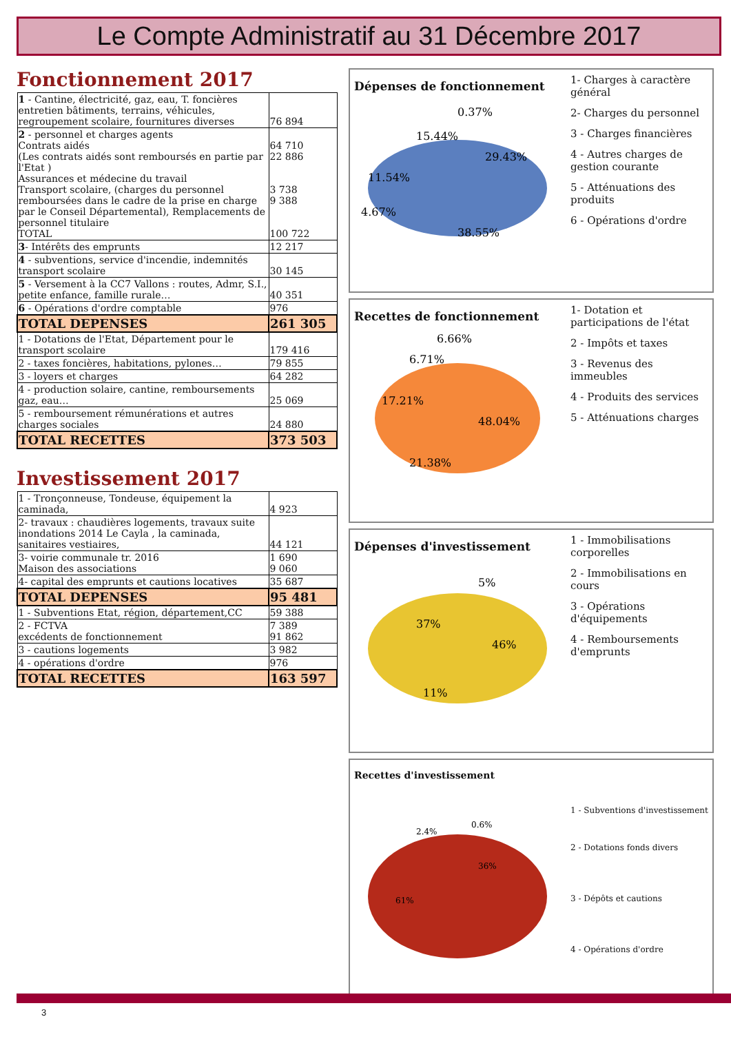Le Compte Administratif au 31 Décembre 2017
Fonctionnement 2017
| 1 - Cantine, électricité, gaz, eau, T. foncières entretien bâtiments, terrains, véhicules, regroupement scolaire, fournitures diverses | 76 894 |
| 2 - personnel et charges agents Contrats aidés (Les contrats aidés sont remboursés en partie par l'Etat ) Assurances et médecine du travail Transport scolaire, (charges du personnel remboursées dans le cadre de la prise en charge par le Conseil Départemental), Remplacements de personnel titulaire TOTAL | 64 710 22 886 3 738 9 388 100 722 |
| 3 - Intérêts des emprunts | 12 217 |
| 4 - subventions, service d'incendie, indemnités transport scolaire | 30 145 |
| 5 - Versement à la CC7 Vallons : routes, Admr, S.I., petite enfance, famille rurale… | 40 351 |
| 6 - Opérations d'ordre comptable | 976 |
| TOTAL DEPENSES | 261 305 |
| 1 - Dotations de l'Etat, Département pour le transport scolaire | 179 416 |
| 2 - taxes foncières, habitations, pylones… | 79 855 |
| 3 - loyers et charges | 64 282 |
| 4 - production solaire, cantine, remboursements gaz, eau… | 25 069 |
| 5 - remboursement rémunérations et autres charges sociales | 24 880 |
| TOTAL RECETTES | 373 503 |
Investissement 2017
| 1 - Tronçonneuse, Tondeuse, équipement la caminada, | 4 923 |
| 2- travaux : chaudières logements, travaux suite inondations 2014 Le Cayla , la caminada, sanitaires vestiaires, | 44 121 |
| 3- voirie communale tr. 2016 Maison des associations | 1 690 9 060 |
| 4- capital des emprunts et cautions locatives | 35 687 |
| TOTAL DEPENSES | 95 481 |
| 1 - Subventions Etat, région, département,CC | 59 388 |
| 2 - FCTVA excédents de fonctionnement | 7 389 91 862 |
| 3 - cautions logements | 3 982 |
| 4 - opérations d'ordre | 976 |
| TOTAL RECETTES | 163 597 |
Dépenses de fonctionnement
0.37%
15.44%
29.43%
11.54%
4.67%
38.55%
1- Charges à caractère général
2- Charges du personnel
3 - Charges financières
4 - Autres charges de gestion courante
5 - Atténuations des produits
6 - Opérations d'ordre
Recettes de fonctionnement
6.66%
6.71%
17.21%
48.04%
21.38%
1- Dotation et participations de l'état
2 - Impôts et taxes
3 - Revenus des immeubles
4 - Produits des services
5 - Atténuations charges
Dépenses d'investissement
5%
37%
46%
11%
1 - Immobilisations corporelles
2 - Immobilisations en cours
3 - Opérations d'équipements
4 - Remboursements d'emprunts
Recettes d'investissement
2.4%
0.6%
36%
61%
1 - Subventions d'investissement
2 - Dotations fonds divers
3 - Dépôts et cautions
4 - Opérations d'ordre
3